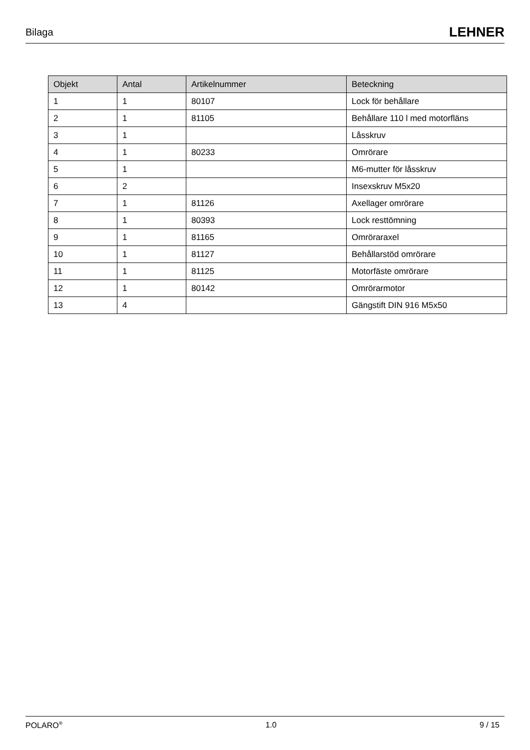Bilaga LEHNER
| Objekt | Antal | Artikelnummer | Beteckning |
| --- | --- | --- | --- |
| 1 | 1 | 80107 | Lock för behållare |
| 2 | 1 | 81105 | Behållare 110 l med motorfläns |
| 3 | 1 | | Låsskruv |
| 4 | 1 | 80233 | Omrörare |
| 5 | 1 | | M6-mutter för låsskruv |
| 6 | 2 | | Insexskruv M5x20 |
| 7 | 1 | 81126 | Axellager omrörare |
| 8 | 1 | 80393 | Lock resttömning |
| 9 | 1 | 81165 | Omröraraxel |
| 10 | 1 | 81127 | Behållarstöd omrörare |
| 11 | 1 | 81125 | Motorfäste omrörare |
| 12 | 1 | 80142 | Omrörarmotor |
| 13 | 4 | | Gängstift DIN 916 M5x50 |
POLARO<sup>®</sup> 1.0 9 / 15